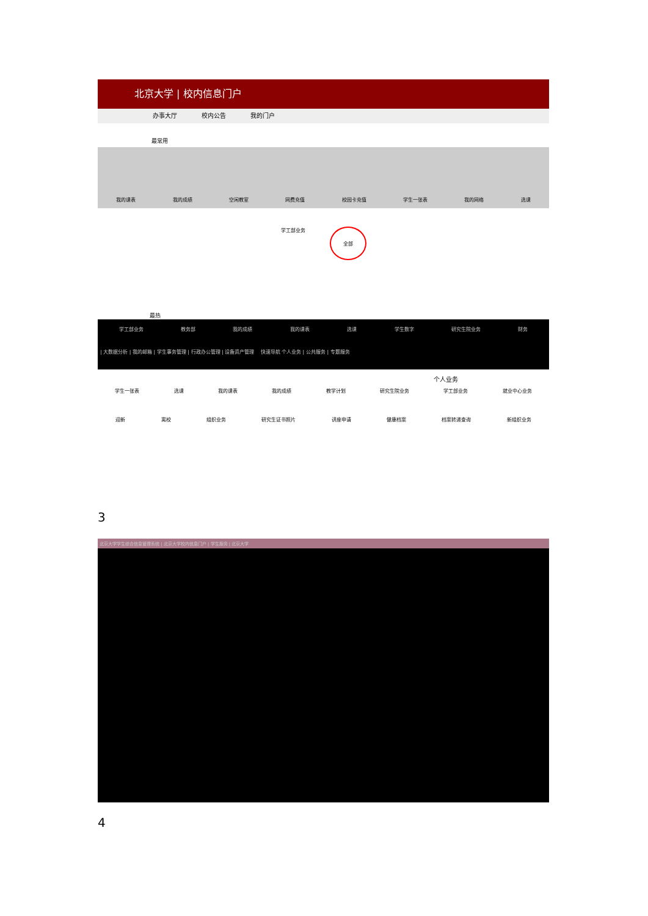北京大学 | 校内信息门户
办事大厅 校内公告 我的门户
最常用
我的课表 我的成绩 空闲教室 网费充值 校园卡充值 学生一张表 我的网络 选课
学工部业务 全部
最热
学工部业务 教务部 我的成绩 我的课表 选课 学生数字 研究生院业务 财务
| 大数据分析 | 我的邮箱 | 学生事务管理 | 行政办公管理 | 设备资产管理 快速导航 个人业务 | 公共服务 | 专题服务
个人业务
学生一张表 选课 我的课表 我的成绩 教学计划 研究生院业务 学工部业务 就业中心业务
迎新 离校 组织业务 研究生证书照片 讲座申请 健康档案 档案转递查询 新组织业务
3
北京大学学生综合信息管理系统 | 北京大学校内信息门户 | 学生服务 | 北京大学
4